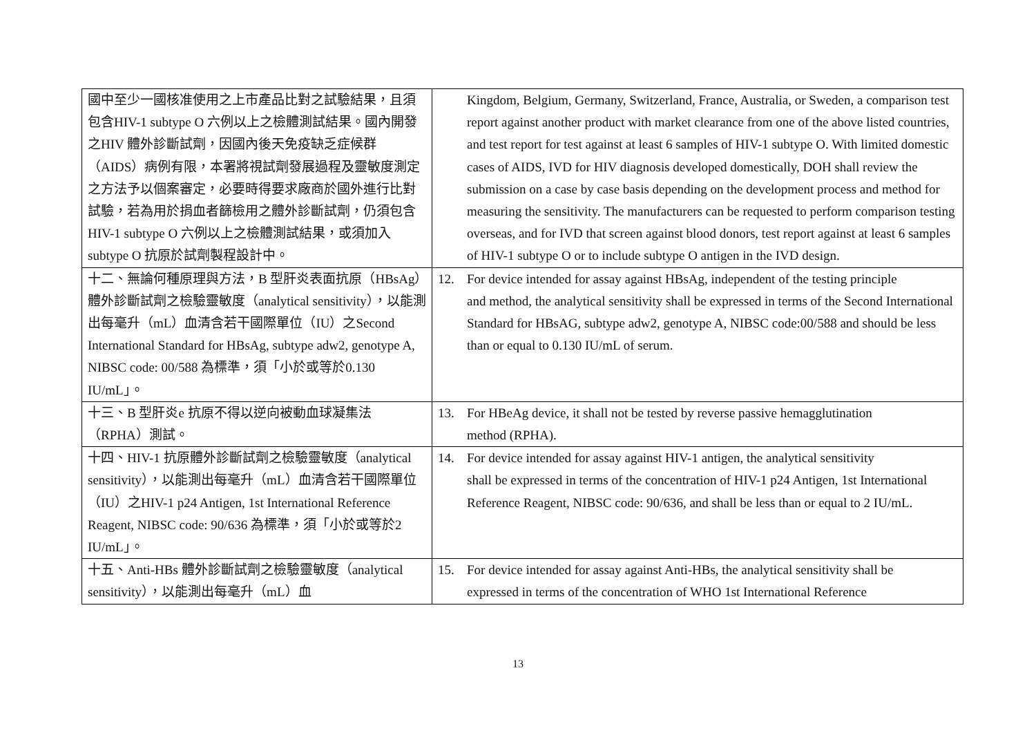| 國中至少一國核准使用之上市產品比對之試驗結果，且須包含HIV-1 subtype O 六例以上之檢體測試結果。國內開發之HIV 體外診斷試劑，因國內後天免疫缺乏症候群（AIDS）病例有限，本署將視試劑發展過程及靈敏度測定之方法予以個案審定，必要時得要求廠商於國外進行比對試驗，若為用於捐血者篩檢用之體外診斷試劑，仍須包含HIV-1 subtype O 六例以上之檢體測試結果，或須加入subtype O 抗原於試劑製程設計中。 | Kingdom, Belgium, Germany, Switzerland, France, Australia, or Sweden, a comparison test report against another product with market clearance from one of the above listed countries, and test report for test against at least 6 samples of HIV-1 subtype O. With limited domestic cases of AIDS, IVD for HIV diagnosis developed domestically, DOH shall review the submission on a case by case basis depending on the development process and method for measuring the sensitivity. The manufacturers can be requested to perform comparison testing overseas, and for IVD that screen against blood donors, test report against at least 6 samples of HIV-1 subtype O or to include subtype O antigen in the IVD design. |
| 十二、無論何種原理與方法，B 型肝炎表面抗原（HBsAg）體外診斷試劑之檢驗靈敏度（analytical sensitivity），以能測出每毫升（mL）血清含若干國際單位（IU）之Second International Standard for HBsAg, subtype adw2, genotype A, NIBSC code: 00/588 為標準，須「小於或等於0.130 IU/mL」。 | 12. For device intended for assay against HBsAg, independent of the testing principle and method, the analytical sensitivity shall be expressed in terms of the Second International Standard for HBsAG, subtype adw2, genotype A, NIBSC code:00/588 and should be less than or equal to 0.130 IU/mL of serum. |
| 十三、B 型肝炎e 抗原不得以逆向被動血球凝集法（RPHA）測試。 | 13. For HBeAg device, it shall not be tested by reverse passive hemagglutination method (RPHA). |
| 十四、HIV-1 抗原體外診斷試劑之檢驗靈敏度（analytical sensitivity），以能測出每毫升（mL）血清含若干國際單位（IU）之HIV-1 p24 Antigen, 1st International Reference Reagent, NIBSC code: 90/636 為標準，須「小於或等於2 IU/mL」。 | 14. For device intended for assay against HIV-1 antigen, the analytical sensitivity shall be expressed in terms of the concentration of HIV-1 p24 Antigen, 1st International Reference Reagent, NIBSC code: 90/636, and shall be less than or equal to 2 IU/mL. |
| 十五、Anti-HBs 體外診斷試劑之檢驗靈敏度（analytical sensitivity），以能測出每毫升（mL）血 | 15. For device intended for assay against Anti-HBs, the analytical sensitivity shall be expressed in terms of the concentration of WHO 1st International Reference |
13